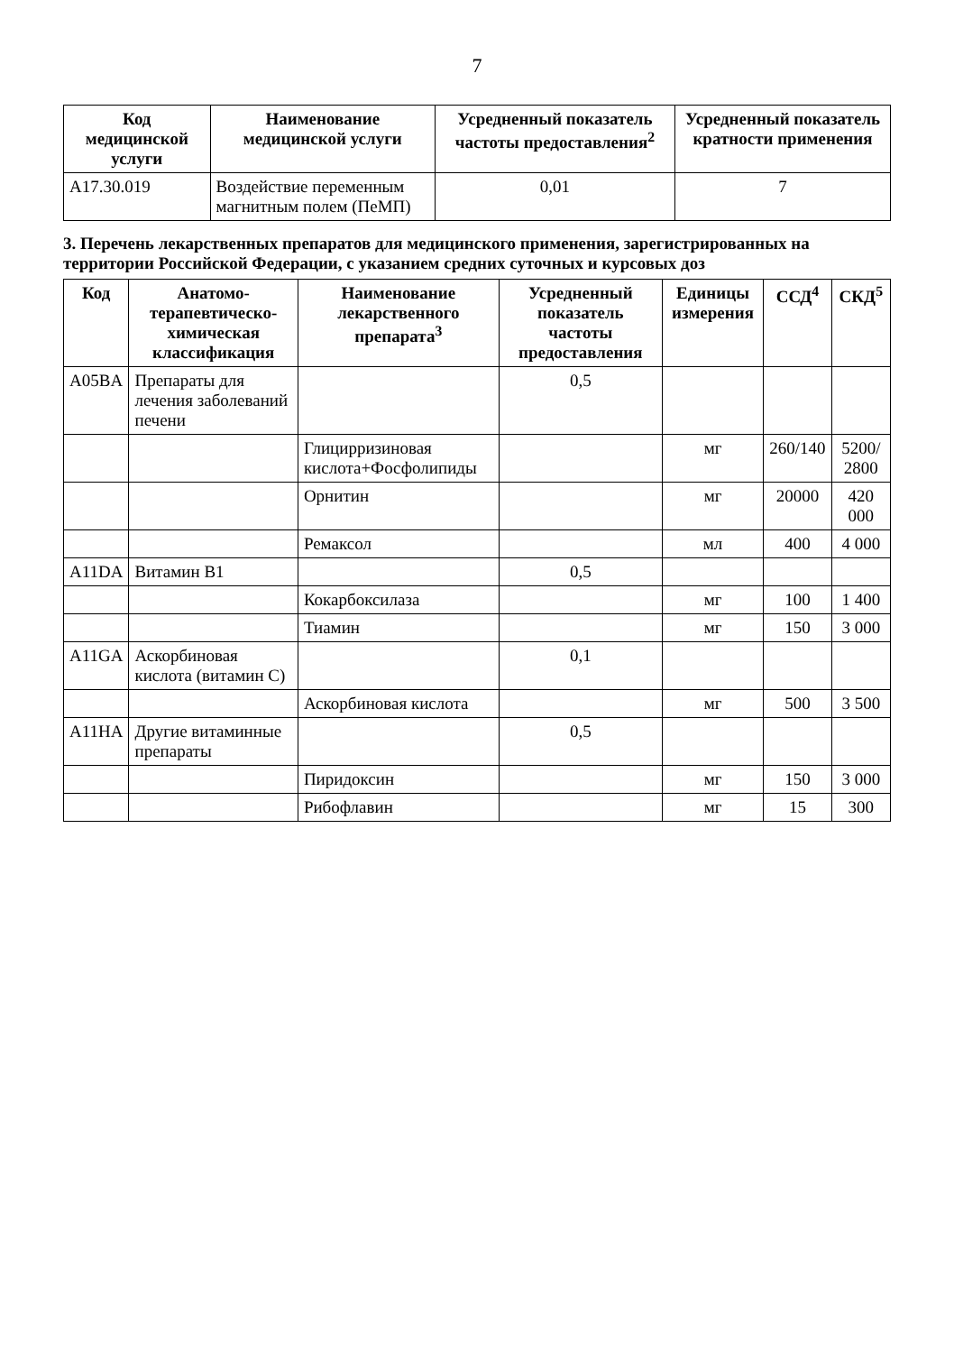7
| Код медицинской услуги | Наименование медицинской услуги | Усредненный показатель частоты предоставления<sup>2</sup> | Усредненный показатель кратности применения |
| --- | --- | --- | --- |
| A17.30.019 | Воздействие переменным магнитным полем (ПеМП) | 0,01 | 7 |
3. Перечень лекарственных препаратов для медицинского применения, зарегистрированных на территории Российской Федерации, с указанием средних суточных и курсовых доз
| Код | Анатомо-терапевтическо-химическая классификация | Наименование лекарственного препарата<sup>3</sup> | Усредненный показатель частоты предоставления | Единицы измерения | ССД<sup>4</sup> | СКД<sup>5</sup> |
| --- | --- | --- | --- | --- | --- | --- |
| A05BA | Препараты для лечения заболеваний печени | | 0,5 | | | |
| | | Глицирризиновая кислота+Фосфолипиды | | мг | 260/140 | 5200/ 2800 |
| | | Орнитин | | мг | 20000 | 420 000 |
| | | Ремаксол | | мл | 400 | 4 000 |
| A11DA | Витамин B1 | | 0,5 | | | |
| | | Кокарбоксилаза | | мг | 100 | 1 400 |
| | | Тиамин | | мг | 150 | 3 000 |
| A11GA | Аскорбиновая кислота (витамин C) | | 0,1 | | | |
| | | Аскорбиновая кислота | | мг | 500 | 3 500 |
| A11HA | Другие витаминные препараты | | 0,5 | | | |
| | | Пиридоксин | | мг | 150 | 3 000 |
| | | Рибофлавин | | мг | 15 | 300 |